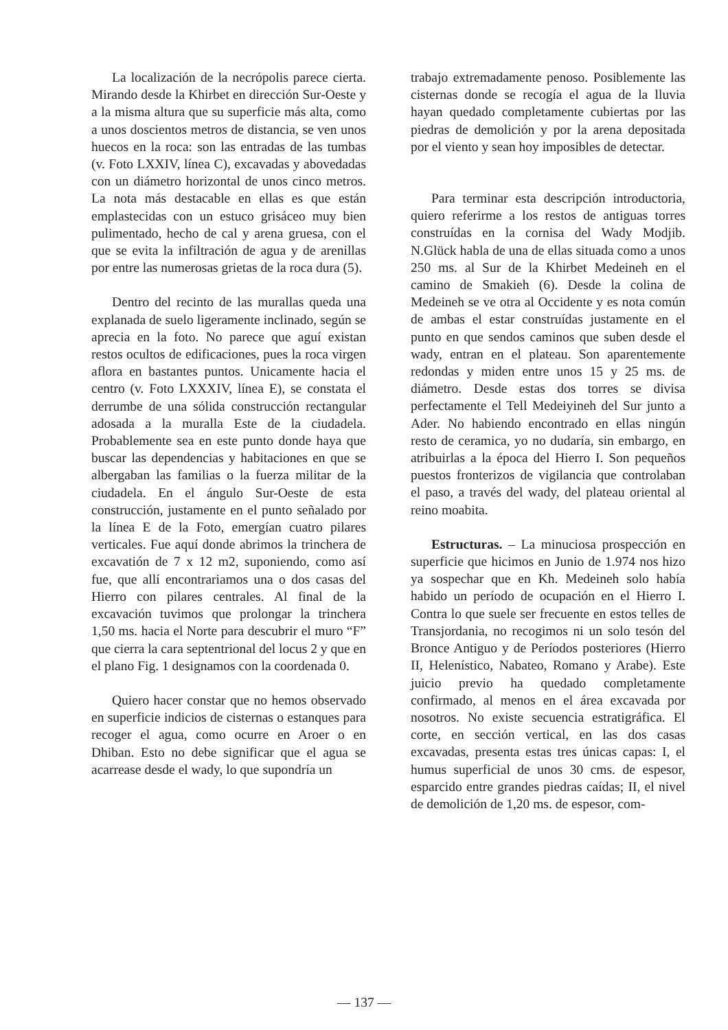La localización de la necrópolis parece cierta. Mirando desde la Khirbet en dirección Sur-Oeste y a la misma altura que su superficie más alta, como a unos doscientos metros de distancia, se ven unos huecos en la roca: son las entradas de las tumbas (v. Foto LXXIV, línea C), excavadas y abovedadas con un diámetro horizontal de unos cinco metros. La nota más destacable en ellas es que están emplastecidas con un estuco grisáceo muy bien pulimentado, hecho de cal y arena gruesa, con el que se evita la infiltración de agua y de arenillas por entre las numerosas grietas de la roca dura (5).
Dentro del recinto de las murallas queda una explanada de suelo ligeramente inclinado, según se aprecia en la foto. No parece que aguí existan restos ocultos de edificaciones, pues la roca virgen aflora en bastantes puntos. Unicamente hacia el centro (v. Foto LXXXIV, línea E), se constata el derrumbe de una sólida construcción rectangular adosada a la muralla Este de la ciudadela. Probablemente sea en este punto donde haya que buscar las dependencias y habitaciones en que se albergaban las familias o la fuerza militar de la ciudadela. En el ángulo Sur-Oeste de esta construcción, justamente en el punto señalado por la línea E de la Foto, emergían cuatro pilares verticales. Fue aquí donde abrimos la trinchera de excavatión de 7 x 12 m2, suponiendo, como así fue, que allí encontrariamos una o dos casas del Hierro con pilares centrales. Al final de la excavación tuvimos que prolongar la trinchera 1,50 ms. hacia el Norte para descubrir el muro “F” que cierra la cara septentrional del locus 2 y que en el plano Fig. 1 designamos con la coordenada 0.
Quiero hacer constar que no hemos observado en superficie indicios de cisternas o estanques para recoger el agua, como ocurre en Aroer o en Dhiban. Esto no debe significar que el agua se acarrease desde el wady, lo que supondría un
trabajo extremadamente penoso. Posiblemente las cisternas donde se recogía el agua de la lluvia hayan quedado completamente cubiertas por las piedras de demolición y por la arena depositada por el viento y sean hoy imposibles de detectar.
Para terminar esta descripción introductoria, quiero referirme a los restos de antiguas torres construídas en la cornisa del Wady Modjib. N.Glück habla de una de ellas situada como a unos 250 ms. al Sur de la Khirbet Medeineh en el camino de Smakieh (6). Desde la colina de Medeineh se ve otra al Occidente y es nota común de ambas el estar construídas justamente en el punto en que sendos caminos que suben desde el wady, entran en el plateau. Son aparentemente redondas y miden entre unos 15 y 25 ms. de diámetro. Desde estas dos torres se divisa perfectamente el Tell Medeiyineh del Sur junto a Ader. No habiendo encontrado en ellas ningún resto de ceramica, yo no dudaría, sin embargo, en atribuirlas a la época del Hierro I. Son pequeños puestos fronterizos de vigilancia que controlaban el paso, a través del wady, del plateau oriental al reino moabita.
Estructuras. – La minuciosa prospección en superficie que hicimos en Junio de 1.974 nos hizo ya sospechar que en Kh. Medeineh solo había habido un período de ocupación en el Hierro I. Contra lo que suele ser frecuente en estos telles de Transjordania, no recogimos ni un solo tesón del Bronce Antiguo y de Períodos posteriores (Hierro II, Helenístico, Nabateo, Romano y Arabe). Este juicio previo ha quedado completamente confirmado, al menos en el área excavada por nosotros. No existe secuencia estratigráfica. El corte, en sección vertical, en las dos casas excavadas, presenta estas tres únicas capas: I, el humus superficial de unos 30 cms. de espesor, esparcido entre grandes piedras caídas; II, el nivel de demolición de 1,20 ms. de espesor, com-
— 137 —